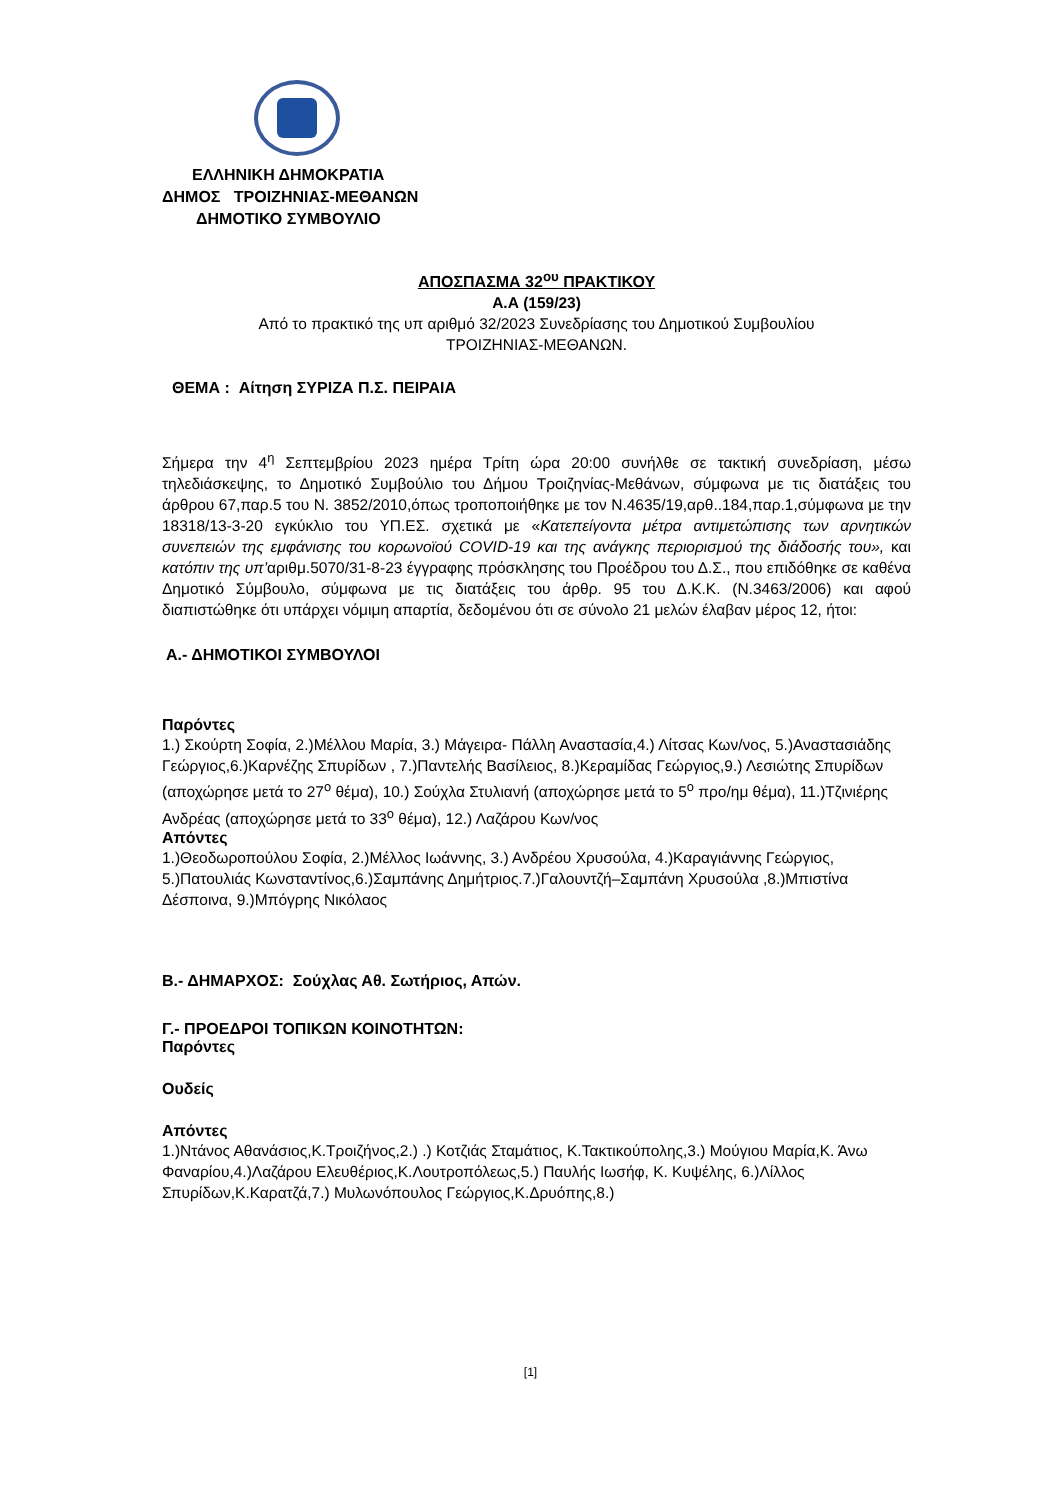ΕΛΛΗΝΙΚΗ ΔΗΜΟΚΡΑΤΙΑ
ΔΗΜΟΣ ΤΡΟΙΖΗΝΙΑΣ-ΜΕΘΑΝΩΝ
ΔΗΜΟΤΙΚΟ ΣΥΜΒΟΥΛΙΟ
ΑΠΟΣΠΑΣΜΑ 32<sup>ου</sup> ΠΡΑΚΤΙΚΟΥ
Α.Α (159/23)
Από το πρακτικό της υπ αριθμό 32/2023 Συνεδρίασης του Δημοτικού Συμβουλίου
ΤΡΟΙΖΗΝΙΑΣ-ΜΕΘΑΝΩΝ.
ΘΕΜΑ : Αίτηση ΣΥΡΙΖΑ Π.Σ. ΠΕΙΡΑΙΑ
Σήμερα την 4<sup>η</sup> Σεπτεμβρίου 2023 ημέρα Τρίτη ώρα 20:00 συνήλθε σε τακτική συνεδρίαση, μέσω τηλεδιάσκεψης, το Δημοτικό Συμβούλιο του Δήμου Τροιζηνίας-Μεθάνων, σύμφωνα με τις διατάξεις του άρθρου 67,παρ.5 του Ν. 3852/2010,όπως τροποποιήθηκε με τον Ν.4635/19,αρθ..184,παρ.1,σύμφωνα με την 18318/13-3-20 εγκύκλιο του ΥΠ.ΕΣ. σχετικά με «Κατεπείγοντα μέτρα αντιμετώπισης των αρνητικών συνεπειών της εμφάνισης του κορωνοϊού COVID-19 και της ανάγκης περιορισμού της διάδοσής του», και κατόπιν της υπ’αριθμ.5070/31-8-23 έγγραφης πρόσκλησης του Προέδρου του Δ.Σ., που επιδόθηκε σε καθένα Δημοτικό Σύμβουλο, σύμφωνα με τις διατάξεις του άρθρ. 95 του Δ.Κ.Κ. (Ν.3463/2006) και αφού διαπιστώθηκε ότι υπάρχει νόμιμη απαρτία, δεδομένου ότι σε σύνολο 21 μελών έλαβαν μέρος 12, ήτοι:
Α.- ΔΗΜΟΤΙΚΟΙ ΣΥΜΒΟΥΛΟΙ
Παρόντες
1.) Σκούρτη Σοφία, 2.)Μέλλου Μαρία, 3.) Μάγειρα- Πάλλη Αναστασία,4.) Λίτσας Κων/νος, 5.)Αναστασιάδης Γεώργιος,6.)Καρνέζης Σπυρίδων , 7.)Παντελής Βασίλειος, 8.)Κεραμίδας Γεώργιος,9.) Λεσιώτης Σπυρίδων (αποχώρησε μετά το 27<sup>ο</sup> θέμα), 10.) Σούχλα Στυλιανή (αποχώρησε μετά το 5<sup>ο</sup> προ/ημ θέμα), 11.)Τζινιέρης Ανδρέας (αποχώρησε μετά το 33<sup>ο</sup> θέμα), 12.) Λαζάρου Κων/νος
Απόντες
1.)Θεοδωροπούλου Σοφία, 2.)Μέλλος Ιωάννης, 3.) Ανδρέου Χρυσούλα, 4.)Καραγιάννης Γεώργιος, 5.)Πατουλιάς Κωνσταντίνος,6.)Σαμπάνης Δημήτριος.7.)Γαλουντζή–Σαμπάνη Χρυσούλα ,8.)Μπιστίνα Δέσποινα, 9.)Μπόγρης Νικόλαος
Β.- ΔΗΜΑΡΧΟΣ: Σούχλας Αθ. Σωτήριος, Απών.
Γ.- ΠΡΟΕΔΡΟΙ ΤΟΠΙΚΩΝ ΚΟΙΝΟΤΗΤΩΝ:
Παρόντες
Ουδείς
Απόντες
1.)Ντάνος Αθανάσιος,Κ.Τροιζήνος,2.) .) Κοτζιάς Σταμάτιος, Κ.Τακτικούπολης,3.) Μούγιου Μαρία,Κ. Άνω Φαναρίου,4.)Λαζάρου Ελευθέριος,Κ.Λουτροπόλεως,5.) Παυλής Ιωσήφ, Κ. Κυψέλης, 6.)Λίλλος Σπυρίδων,Κ.Καρατζά,7.) Μυλωνόπουλος Γεώργιος,Κ.Δρυόπης,8.)
[1]